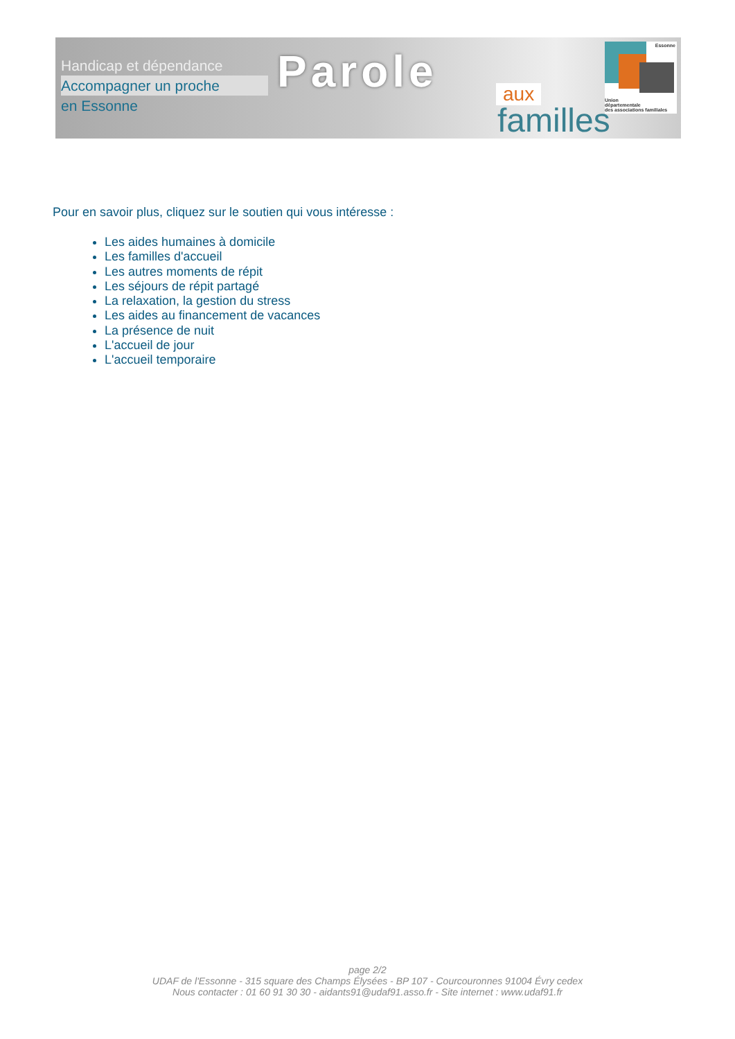Handicap et dépendance
Accompagner un proche
en Essonne
Parole aux
familles
Essonne
Union
départementale
des associations familiales
Pour en savoir plus, cliquez sur le soutien qui vous intéresse :
Les aides humaines à domicile
Les familles d'accueil
Les autres moments de répit
Les séjours de répit partagé
La relaxation, la gestion du stress
Les aides au financement de vacances
La présence de nuit
L'accueil de jour
L'accueil temporaire
page 2/2
UDAF de l'Essonne - 315 square des Champs Élysées - BP 107 - Courcouronnes 91004 Évry cedex
Nous contacter : 01 60 91 30 30 - aidants91@udaf91.asso.fr - Site internet : www.udaf91.fr